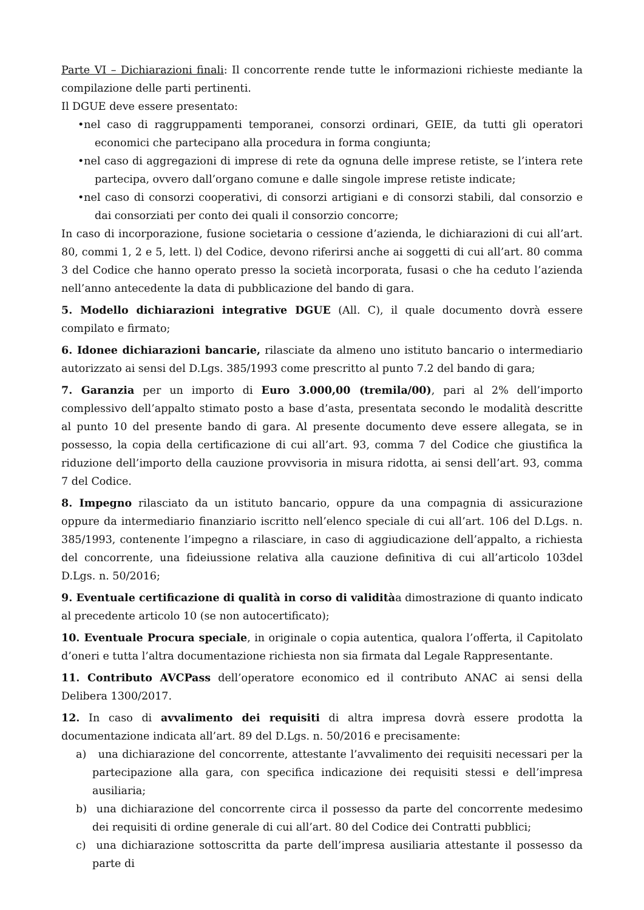Parte VI – Dichiarazioni finali: Il concorrente rende tutte le informazioni richieste mediante la compilazione delle parti pertinenti.
Il DGUE deve essere presentato:
•nel caso di raggruppamenti temporanei, consorzi ordinari, GEIE, da tutti gli operatori economici che partecipano alla procedura in forma congiunta;
•nel caso di aggregazioni di imprese di rete da ognuna delle imprese retiste, se l’intera rete partecipa, ovvero dall’organo comune e dalle singole imprese retiste indicate;
•nel caso di consorzi cooperativi, di consorzi artigiani e di consorzi stabili, dal consorzio e dai consorziati per conto dei quali il consorzio concorre;
In caso di incorporazione, fusione societaria o cessione d’azienda, le dichiarazioni di cui all’art. 80, commi 1, 2 e 5, lett. l) del Codice, devono riferirsi anche ai soggetti di cui all’art. 80 comma 3 del Codice che hanno operato presso la società incorporata, fusasi o che ha ceduto l’azienda nell’anno antecedente la data di pubblicazione del bando di gara.
5. Modello dichiarazioni integrative DGUE (All. C), il quale documento dovrà essere compilato e firmato;
6. Idonee dichiarazioni bancarie, rilasciate da almeno uno istituto bancario o intermediario autorizzato ai sensi del D.Lgs. 385/1993 come prescritto al punto 7.2 del bando di gara;
7. Garanzia per un importo di Euro 3.000,00 (tremila/00), pari al 2% dell’importo complessivo dell’appalto stimato posto a base d’asta, presentata secondo le modalità descritte al punto 10 del presente bando di gara. Al presente documento deve essere allegata, se in possesso, la copia della certificazione di cui all’art. 93, comma 7 del Codice che giustifica la riduzione dell’importo della cauzione provvisoria in misura ridotta, ai sensi dell’art. 93, comma 7 del Codice.
8. Impegno rilasciato da un istituto bancario, oppure da una compagnia di assicurazione oppure da intermediario finanziario iscritto nell’elenco speciale di cui all’art. 106 del D.Lgs. n. 385/1993, contenente l’impegno a rilasciare, in caso di aggiudicazione dell’appalto, a richiesta del concorrente, una fideiussione relativa alla cauzione definitiva di cui all’articolo 103del D.Lgs. n. 50/2016;
9. Eventuale certificazione di qualità in corso di validitàa dimostrazione di quanto indicato al precedente articolo 10 (se non autocertificato);
10. Eventuale Procura speciale, in originale o copia autentica, qualora l’offerta, il Capitolato d’oneri e tutta l’altra documentazione richiesta non sia firmata dal Legale Rappresentante.
11. Contributo AVCPass dell’operatore economico ed il contributo ANAC ai sensi della Delibera 1300/2017.
12. In caso di avvalimento dei requisiti di altra impresa dovrà essere prodotta la documentazione indicata all’art. 89 del D.Lgs. n. 50/2016 e precisamente:
a) una dichiarazione del concorrente, attestante l’avvalimento dei requisiti necessari per la partecipazione alla gara, con specifica indicazione dei requisiti stessi e dell’impresa ausiliaria;
b) una dichiarazione del concorrente circa il possesso da parte del concorrente medesimo dei requisiti di ordine generale di cui all’art. 80 del Codice dei Contratti pubblici;
c) una dichiarazione sottoscritta da parte dell’impresa ausiliaria attestante il possesso da parte di